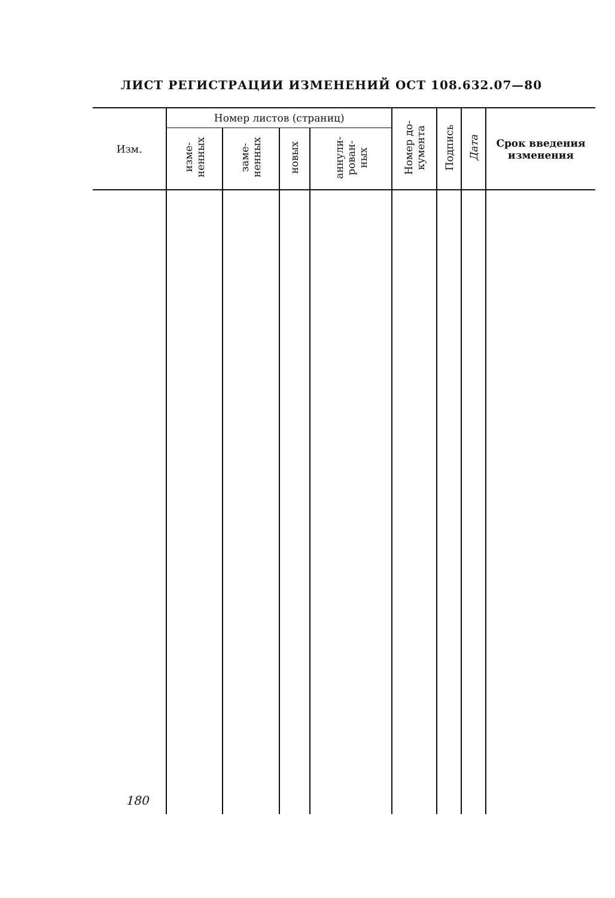ЛИСТ РЕГИСТРАЦИИ ИЗМЕНЕНИЙ ОСТ 108.632.07—80
| Изм. | Номер листов (страниц) | | | | Номер до- кумента | Подпись | Дата | Срок введения изменения |
| --- | --- | --- | --- | --- | --- | --- | --- | --- |
| | изме- ненных | заме- ненных | новых | аннули- рован- ных | | | | |
180